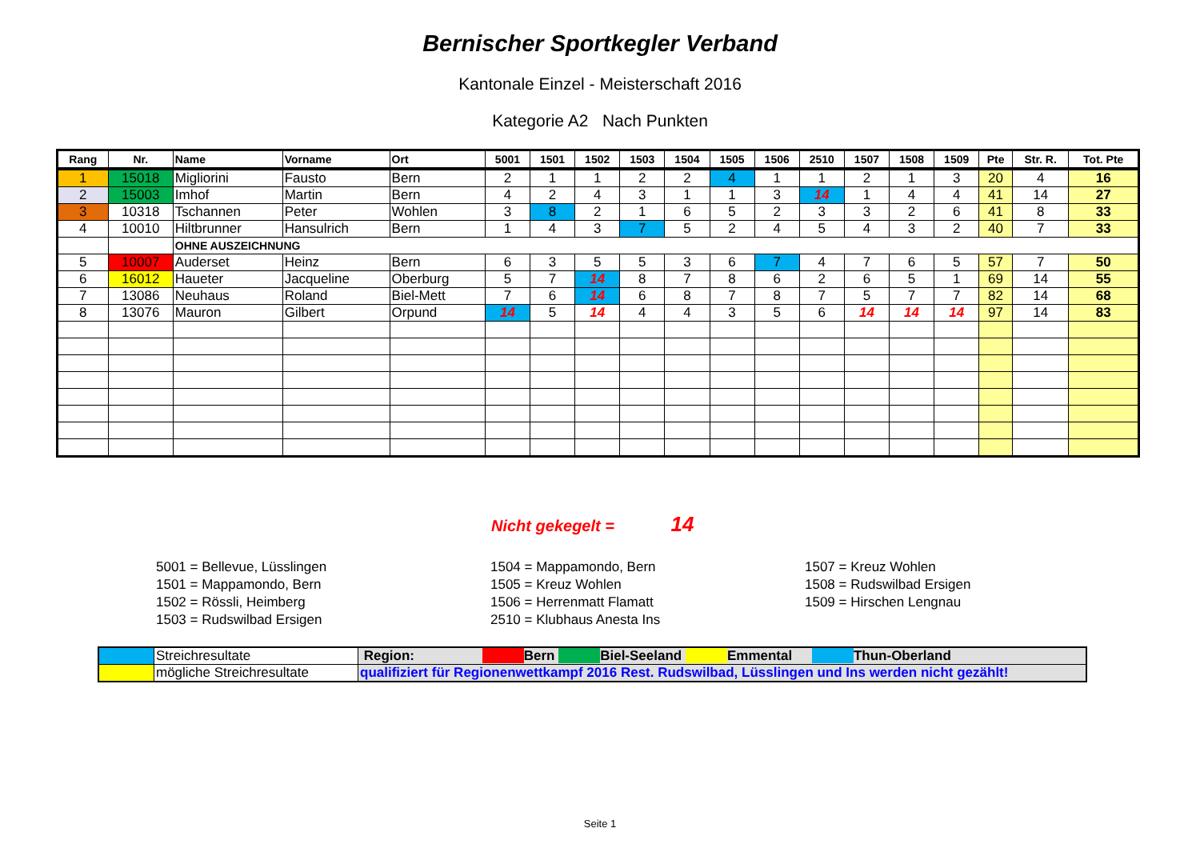Bernischer Sportkegler Verband
Kantonale Einzel - Meisterschaft 2016
Kategorie A2 Nach Punkten
| Rang | Nr. | Name | Vorname | Ort | 5001 | 1501 | 1502 | 1503 | 1504 | 1505 | 1506 | 2510 | 1507 | 1508 | 1509 | Pte | Str. R. | Tot. Pte |
| --- | --- | --- | --- | --- | --- | --- | --- | --- | --- | --- | --- | --- | --- | --- | --- | --- | --- | --- |
| 1 | 15018 | Migliorini | Fausto | Bern | 2 | 1 | 1 | 2 | 2 | 4 | 1 | 1 | 2 | 1 | 3 | 20 | 4 | 16 |
| 2 | 15003 | Imhof | Martin | Bern | 4 | 2 | 4 | 3 | 1 | 1 | 3 | 14 | 1 | 4 | 4 | 41 | 14 | 27 |
| 3 | 10318 | Tschannen | Peter | Wohlen | 3 | 8 | 2 | 1 | 6 | 5 | 2 | 3 | 3 | 2 | 6 | 41 | 8 | 33 |
| 4 | 10010 | Hiltbrunner | Hansulrich | Bern | 1 | 4 | 3 | 7 | 5 | 2 | 4 | 5 | 4 | 3 | 2 | 40 | 7 | 33 |
| | | OHNE AUSZEICHNUNG | | | | | | | | | | | | | | | | |
| 5 | 10007 | Auderset | Heinz | Bern | 6 | 3 | 5 | 5 | 3 | 6 | 7 | 4 | 7 | 6 | 5 | 57 | 7 | 50 |
| 6 | 16012 | Haueter | Jacqueline | Oberburg | 5 | 7 | 14 | 8 | 7 | 8 | 6 | 2 | 6 | 5 | 1 | 69 | 14 | 55 |
| 7 | 13086 | Neuhaus | Roland | Biel-Mett | 7 | 6 | 14 | 6 | 8 | 7 | 8 | 7 | 5 | 7 | 7 | 82 | 14 | 68 |
| 8 | 13076 | Mauron | Gilbert | Orpund | 14 | 5 | 14 | 4 | 4 | 3 | 5 | 6 | 14 | 14 | 14 | 97 | 14 | 83 |
Nicht gekegelt = 14
5001 = Bellevue, Lüsslingen
1501 = Mappamondo, Bern
1502 = Rössli, Heimberg
1503 = Rudswilbad Ersigen
1504 = Mappamondo, Bern
1505 = Kreuz Wohlen
1506 = Herrenmatt Flamatt
2510 = Klubhaus Anesta Ins
1507 = Kreuz Wohlen
1508 = Rudswilbad Ersigen
1509 = Hirschen Lengnau
| | Streichresultate | Region: Bern Biel-Seeland Emmental Thun-Oberland |
| | mögliche Streichresultate | qualifiziert für Regionenwettkampf 2016 Rest. Rudswilbad, Lüsslingen und Ins werden nicht gezählt! |
Seite 1